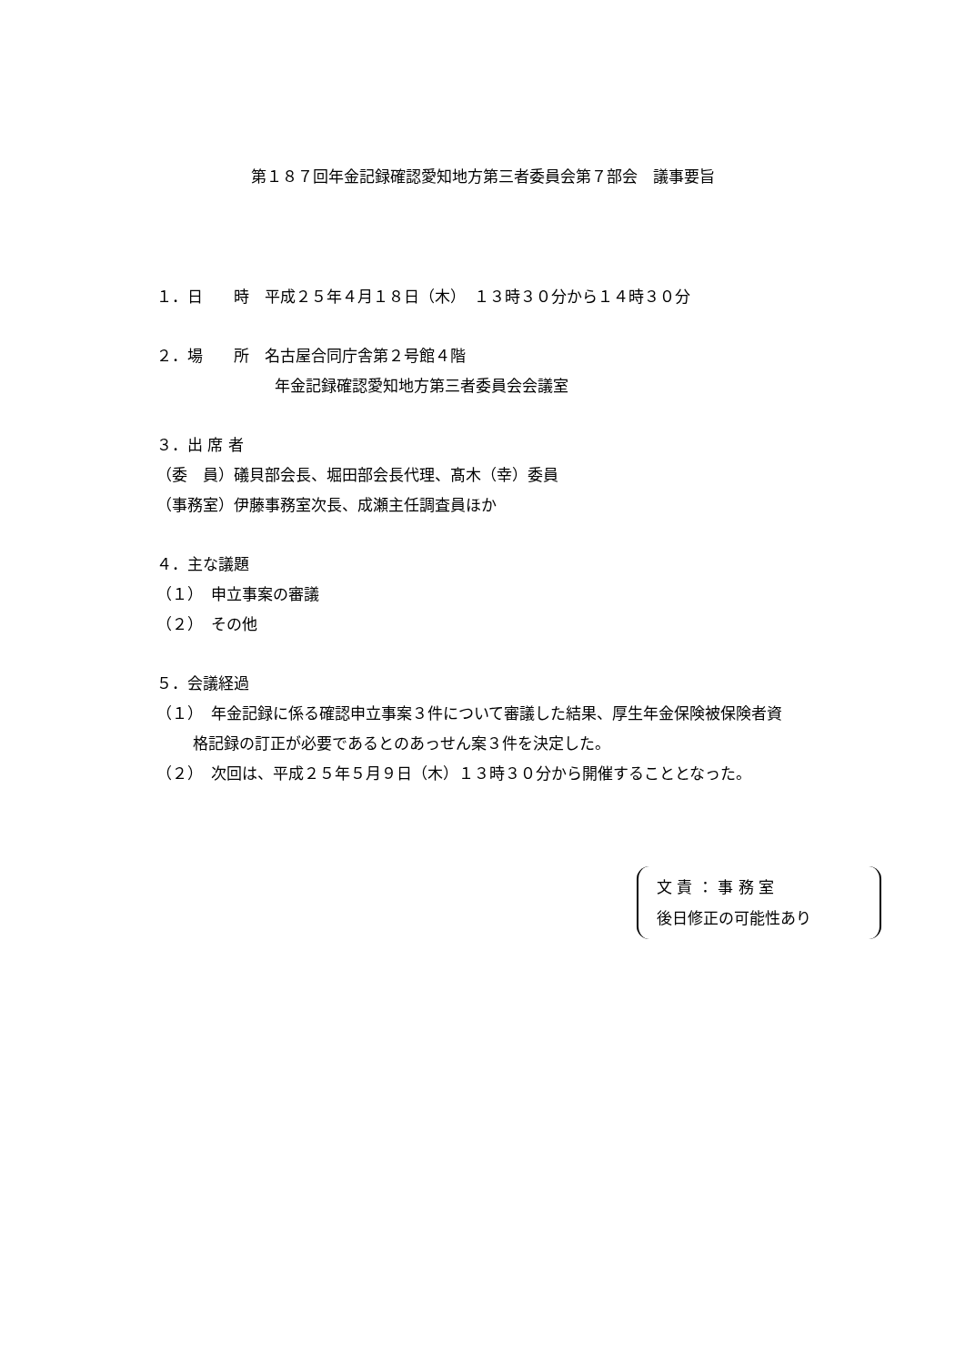第１８７回年金記録確認愛知地方第三者委員会第７部会　議事要旨
１．日　　時　平成２５年４月１８日（木）　１３時３０分から１４時３０分
２．場　　所　名古屋合同庁舎第２号館４階
年金記録確認愛知地方第三者委員会会議室
３．出 席 者
（委　員）礒貝部会長、堀田部会長代理、髙木（幸）委員
（事務室）伊藤事務室次長、成瀬主任調査員ほか
４．主な議題
（１）　申立事案の審議
（２）　その他
５．会議経過
（１）　年金記録に係る確認申立事案３件について審議した結果、厚生年金保険被保険者資
格記録の訂正が必要であるとのあっせん案３件を決定した。
（２）　次回は、平成２５年５月９日（木）１３時３０分から開催することとなった。
文 責 ： 事 務 室
後日修正の可能性あり